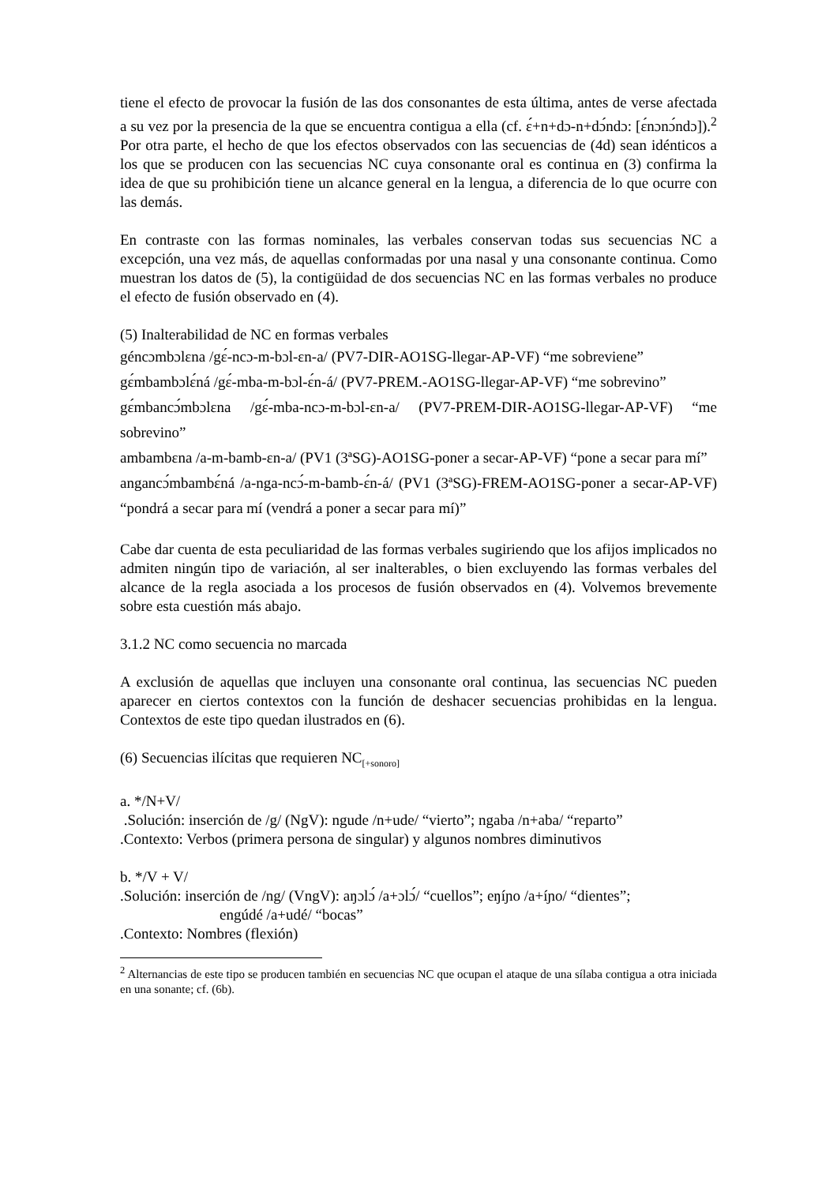tiene el efecto de provocar la fusión de las dos consonantes de esta última, antes de verse afectada a su vez por la presencia de la que se encuentra contigua a ella (cf. ɛ́+n+dɔ-n+dɔ́ndɔ: [ɛ́nɔnɔ́ndɔ]).<sup>2</sup> Por otra parte, el hecho de que los efectos observados con las secuencias de (4d) sean idénticos a los que se producen con las secuencias NC cuya consonante oral es continua en (3) confirma la idea de que su prohibición tiene un alcance general en la lengua, a diferencia de lo que ocurre con las demás.
En contraste con las formas nominales, las verbales conservan todas sus secuencias NC a excepción, una vez más, de aquellas conformadas por una nasal y una consonante continua. Como muestran los datos de (5), la contigüidad de dos secuencias NC en las formas verbales no produce el efecto de fusión observado en (4).
(5) Inalterabilidad de NC en formas verbales
géncɔmbɔlɛna /gɛ́-ncɔ-m-bɔl-ɛn-a/ (PV7-DIR-AO1SG-llegar-AP-VF) “me sobreviene”
gɛ́mbambɔlɛ́ná /gɛ́-mba-m-bɔl-ɛ́n-á/ (PV7-PREM.-AO1SG-llegar-AP-VF) “me sobrevino”
gɛ́mbancɔ́mbɔlɛna /gɛ́-mba-ncɔ-m-bɔl-ɛn-a/ (PV7-PREM-DIR-AO1SG-llegar-AP-VF) “me sobrevino”
ambambɛna /a-m-bamb-ɛn-a/ (PV1 (3ªSG)-AO1SG-poner a secar-AP-VF) “pone a secar para mí”
angancɔ́mbambɛ́ná /a-nga-ncɔ́-m-bamb-ɛ́n-á/ (PV1 (3ªSG)-FREM-AO1SG-poner a secar-AP-VF) “pondrá a secar para mí (vendrá a poner a secar para mí)”
Cabe dar cuenta de esta peculiaridad de las formas verbales sugiriendo que los afijos implicados no admiten ningún tipo de variación, al ser inalterables, o bien excluyendo las formas verbales del alcance de la regla asociada a los procesos de fusión observados en (4). Volvemos brevemente sobre esta cuestión más abajo.
3.1.2 NC como secuencia no marcada
A exclusión de aquellas que incluyen una consonante oral continua, las secuencias NC pueden aparecer en ciertos contextos con la función de deshacer secuencias prohibidas en la lengua. Contextos de este tipo quedan ilustrados en (6).
(6) Secuencias ilícitas que requieren NC<sub>[+sonoro]</sub>
a. */N+V/
.Solución: inserción de /g/ (NgV): ngude /n+ude/ “vierto”; ngaba /n+aba/ “reparto”
.Contexto: Verbos (primera persona de singular) y algunos nombres diminutivos
b. */V + V/
.Solución: inserción de /ng/ (VngV): aŋɔlɔ́ /a+ɔlɔ́/ “cuellos”; eŋíɲo /a+íɲo/ “dientes”;
engúdé /a+udé/ “bocas”
.Contexto: Nombres (flexión)
<sup>2</sup> Alternancias de este tipo se producen también en secuencias NC que ocupan el ataque de una sílaba contigua a otra iniciada en una sonante; cf. (6b).